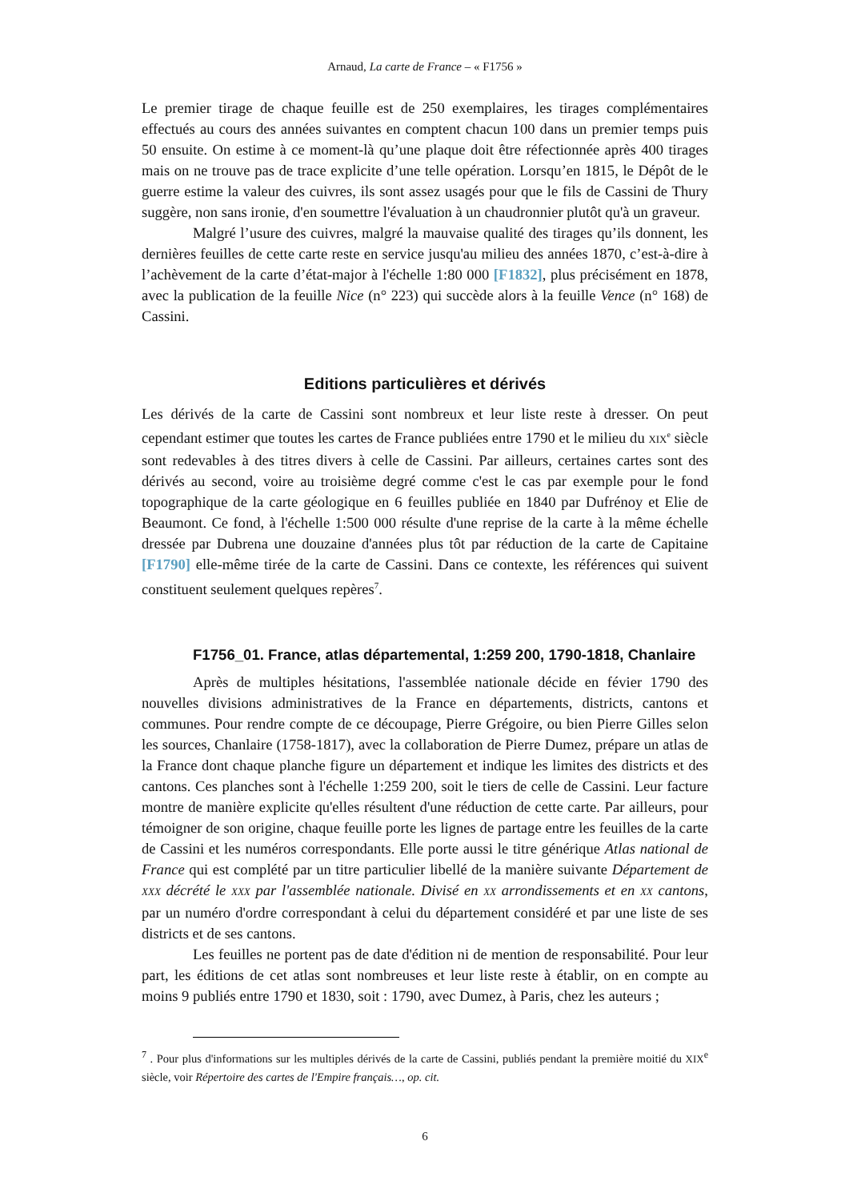Arnaud, La carte de France – « F1756 »
Le premier tirage de chaque feuille est de 250 exemplaires, les tirages complémentaires effectués au cours des années suivantes en comptent chacun 100 dans un premier temps puis 50 ensuite. On estime à ce moment-là qu’une plaque doit être réfectionnée après 400 tirages mais on ne trouve pas de trace explicite d’une telle opération. Lorsqu’en 1815, le Dépôt de le guerre estime la valeur des cuivres, ils sont assez usagés pour que le fils de Cassini de Thury suggère, non sans ironie, d'en soumettre l'évaluation à un chaudronnier plutôt qu'à un graveur.
Malgré l’usure des cuivres, malgré la mauvaise qualité des tirages qu’ils donnent, les dernières feuilles de cette carte reste en service jusqu'au milieu des années 1870, c’est-à-dire à l’achèvement de la carte d’état-major à l'échelle 1:80 000 [F1832], plus précisément en 1878, avec la publication de la feuille Nice (n° 223) qui succède alors à la feuille Vence (n° 168) de Cassini.
Editions particulières et dérivés
Les dérivés de la carte de Cassini sont nombreux et leur liste reste à dresser. On peut cependant estimer que toutes les cartes de France publiées entre 1790 et le milieu du XIX<sup>e</sup> siècle sont redevables à des titres divers à celle de Cassini. Par ailleurs, certaines cartes sont des dérivés au second, voire au troisième degré comme c'est le cas par exemple pour le fond topographique de la carte géologique en 6 feuilles publiée en 1840 par Dufrénoy et Elie de Beaumont. Ce fond, à l'échelle 1:500 000 résulte d'une reprise de la carte à la même échelle dressée par Dubrena une douzaine d'années plus tôt par réduction de la carte de Capitaine [F1790] elle-même tirée de la carte de Cassini. Dans ce contexte, les références qui suivent constituent seulement quelques repères<sup>7</sup>.
F1756_01. France, atlas départemental, 1:259 200, 1790-1818, Chanlaire
Après de multiples hésitations, l'assemblée nationale décide en févier 1790 des nouvelles divisions administratives de la France en départements, districts, cantons et communes. Pour rendre compte de ce découpage, Pierre Grégoire, ou bien Pierre Gilles selon les sources, Chanlaire (1758-1817), avec la collaboration de Pierre Dumez, prépare un atlas de la France dont chaque planche figure un département et indique les limites des districts et des cantons. Ces planches sont à l'échelle 1:259 200, soit le tiers de celle de Cassini. Leur facture montre de manière explicite qu'elles résultent d'une réduction de cette carte. Par ailleurs, pour témoigner de son origine, chaque feuille porte les lignes de partage entre les feuilles de la carte de Cassini et les numéros correspondants. Elle porte aussi le titre générique Atlas national de France qui est complété par un titre particulier libellé de la manière suivante Département de XXX décrété le XXX par l'assemblée nationale. Divisé en XX arrondissements et en XX cantons, par un numéro d'ordre correspondant à celui du département considéré et par une liste de ses districts et de ses cantons.
Les feuilles ne portent pas de date d'édition ni de mention de responsabilité. Pour leur part, les éditions de cet atlas sont nombreuses et leur liste reste à établir, on en compte au moins 9 publiés entre 1790 et 1830, soit : 1790, avec Dumez, à Paris, chez les auteurs ;
<sup>7</sup> . Pour plus d'informations sur les multiples dérivés de la carte de Cassini, publiés pendant la première moitié du XIX<sup>e</sup> siècle, voir Répertoire des cartes de l'Empire français…, op. cit.
6